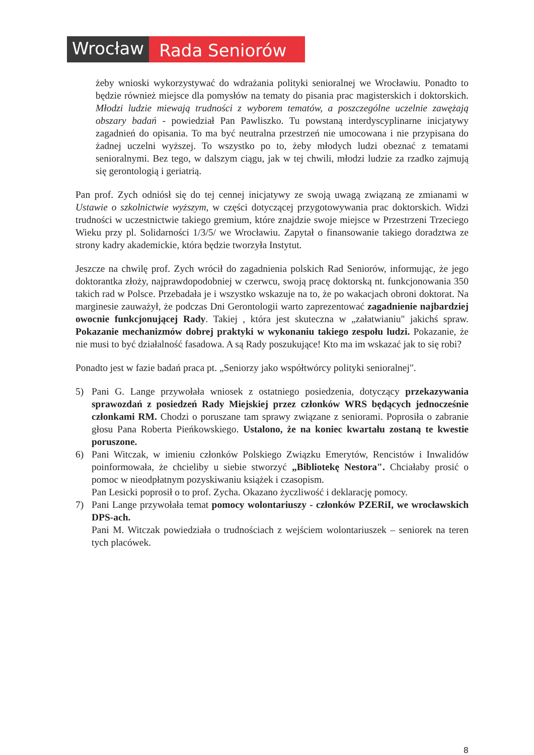Wrocław Rada Seniorów
żeby wnioski wykorzystywać do wdrażania polityki senioralnej we Wrocławiu. Ponadto to będzie również miejsce dla pomysłów na tematy do pisania prac magisterskich i doktorskich. Młodzi ludzie miewają trudności z wyborem tematów, a poszczególne uczelnie zawężają obszary badań - powiedział Pan Pawliszko. Tu powstaną interdyscyplinarne inicjatywy zagadnień do opisania. To ma być neutralna przestrzeń nie umocowana i nie przypisana do żadnej uczelni wyższej. To wszystko po to, żeby młodych ludzi obeznać z tematami senioralnymi. Bez tego, w dalszym ciągu, jak w tej chwili, młodzi ludzie za rzadko zajmują się gerontologią i geriatrią.
Pan prof. Zych odniósł się do tej cennej inicjatywy ze swoją uwagą związaną ze zmianami w Ustawie o szkolnictwie wyższym, w części dotyczącej przygotowywania prac doktorskich. Widzi trudności w uczestnictwie takiego gremium, które znajdzie swoje miejsce w Przestrzeni Trzeciego Wieku przy pl. Solidarności 1/3/5/ we Wrocławiu. Zapytał o finansowanie takiego doradztwa ze strony kadry akademickie, która będzie tworzyła Instytut.
Jeszcze na chwilę prof. Zych wrócił do zagadnienia polskich Rad Seniorów, informując, że jego doktorantka złoży, najprawdopodobniej w czerwcu, swoją pracę doktorską nt. funkcjonowania 350 takich rad w Polsce. Przebadała je i wszystko wskazuje na to, że po wakacjach obroni doktorat. Na marginesie zauważył, że podczas Dni Gerontologii warto zaprezentować zagadnienie najbardziej owocnie funkcjonującej Rady. Takiej , która jest skuteczna w „załatwianiu" jakichś spraw. Pokazanie mechanizmów dobrej praktyki w wykonaniu takiego zespołu ludzi. Pokazanie, że nie musi to być działalność fasadowa. A są Rady poszukujące! Kto ma im wskazać jak to się robi?
Ponadto jest w fazie badań praca pt. „Seniorzy jako współtwórcy polityki senioralnej".
5) Pani G. Lange przywołała wniosek z ostatniego posiedzenia, dotyczący przekazywania sprawozdań z posiedzeń Rady Miejskiej przez członków WRS będących jednocześnie członkami RM. Chodzi o poruszane tam sprawy związane z seniorami. Poprosiła o zabranie głosu Pana Roberta Pieńkowskiego. Ustalono, że na koniec kwartału zostaną te kwestie poruszone.
6) Pani Witczak, w imieniu członków Polskiego Związku Emerytów, Rencistów i Inwalidów poinformowała, że chcieliby u siebie stworzyć „Bibliotekę Nestora". Chciałaby prosić o pomoc w nieodpłatnym pozyskiwaniu książek i czasopism.
Pan Lesicki poprosił o to prof. Zycha. Okazano życzliwość i deklarację pomocy.
7) Pani Lange przywołała temat pomocy wolontariuszy - członków PZERiI, we wrocławskich DPS-ach.
Pani M. Witczak powiedziała o trudnościach z wejściem wolontariuszek – seniorek na teren tych placówek.
8